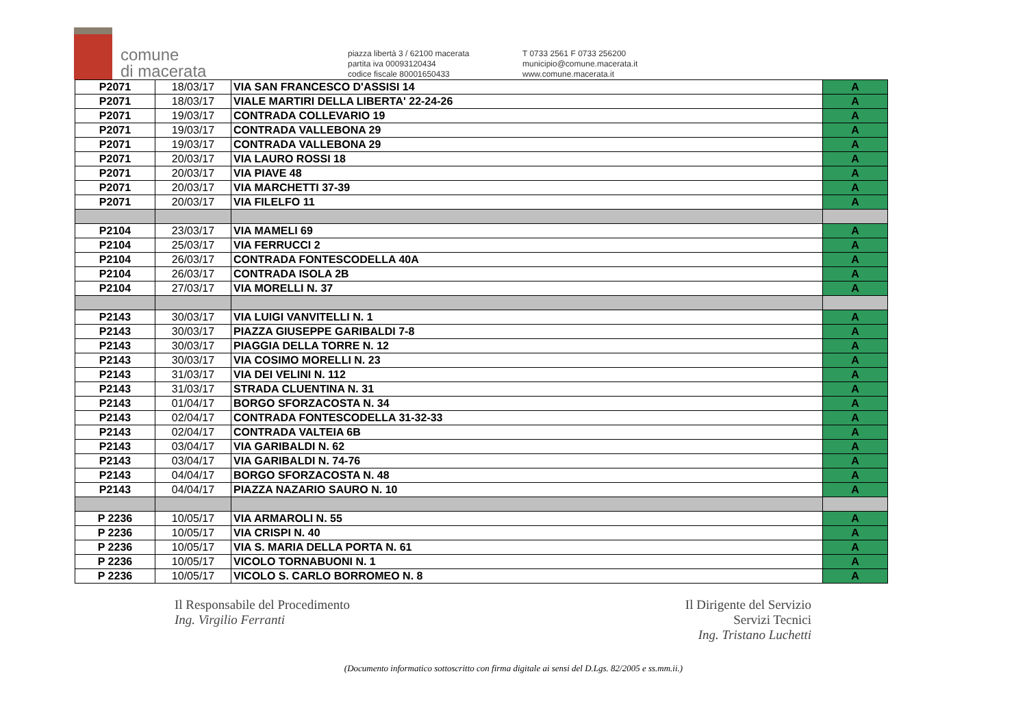comune
di macerata
piazza libertà 3 / 62100 macerata
partita iva 00093120434
codice fiscale 80001650433
T 0733 2561 F 0733 256200
municipio@comune.macerata.it
www.comune.macerata.it
| P2071 | 18/03/17 | VIA SAN FRANCESCO D'ASSISI 14 | A |
| P2071 | 18/03/17 | VIALE MARTIRI DELLA LIBERTA' 22-24-26 | A |
| P2071 | 19/03/17 | CONTRADA COLLEVARIO 19 | A |
| P2071 | 19/03/17 | CONTRADA VALLEBONA 29 | A |
| P2071 | 19/03/17 | CONTRADA VALLEBONA 29 | A |
| P2071 | 20/03/17 | VIA LAURO ROSSI 18 | A |
| P2071 | 20/03/17 | VIA PIAVE 48 | A |
| P2071 | 20/03/17 | VIA MARCHETTI 37-39 | A |
| P2071 | 20/03/17 | VIA FILELFO 11 | A |
| P2104 | 23/03/17 | VIA MAMELI 69 | A |
| P2104 | 25/03/17 | VIA FERRUCCI 2 | A |
| P2104 | 26/03/17 | CONTRADA FONTESCODELLA 40A | A |
| P2104 | 26/03/17 | CONTRADA ISOLA 2B | A |
| P2104 | 27/03/17 | VIA MORELLI N. 37 | A |
| P2143 | 30/03/17 | VIA LUIGI VANVITELLI N. 1 | A |
| P2143 | 30/03/17 | PIAZZA GIUSEPPE GARIBALDI 7-8 | A |
| P2143 | 30/03/17 | PIAGGIA DELLA TORRE N. 12 | A |
| P2143 | 30/03/17 | VIA COSIMO MORELLI N. 23 | A |
| P2143 | 31/03/17 | VIA DEI VELINI N. 112 | A |
| P2143 | 31/03/17 | STRADA CLUENTINA N. 31 | A |
| P2143 | 01/04/17 | BORGO SFORZACOSTA N. 34 | A |
| P2143 | 02/04/17 | CONTRADA FONTESCODELLA 31-32-33 | A |
| P2143 | 02/04/17 | CONTRADA VALTEIA 6B | A |
| P2143 | 03/04/17 | VIA GARIBALDI N. 62 | A |
| P2143 | 03/04/17 | VIA GARIBALDI N. 74-76 | A |
| P2143 | 04/04/17 | BORGO SFORZACOSTA N. 48 | A |
| P2143 | 04/04/17 | PIAZZA NAZARIO SAURO N. 10 | A |
| P 2236 | 10/05/17 | VIA ARMAROLI N. 55 | A |
| P 2236 | 10/05/17 | VIA CRISPI N. 40 | A |
| P 2236 | 10/05/17 | VIA S. MARIA DELLA PORTA N. 61 | A |
| P 2236 | 10/05/17 | VICOLO TORNABUONI N. 1 | A |
| P 2236 | 10/05/17 | VICOLO S. CARLO BORROMEO N. 8 | A |
Il Responsabile del Procedimento
Ing. Virgilio Ferranti
Il Dirigente del Servizio
Servizi Tecnici
Ing. Tristano Luchetti
(Documento informatico sottoscritto con firma digitale ai sensi del D.Lgs. 82/2005 e ss.mm.ii.)